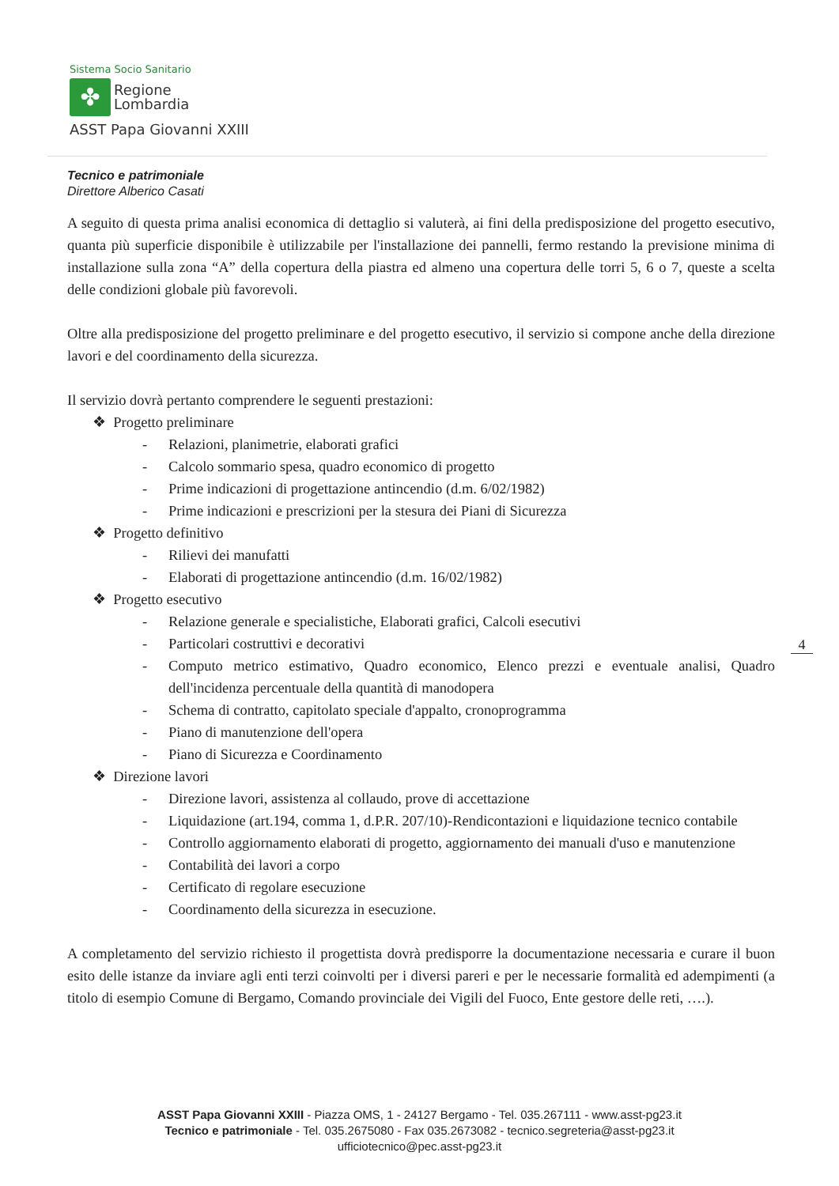Sistema Socio Sanitario
✤
Regione
Lombardia
ASST Papa Giovanni XXIII
Tecnico e patrimoniale
Direttore Alberico Casati
A seguito di questa prima analisi economica di dettaglio si valuterà, ai fini della predisposizione del progetto esecutivo, quanta più superficie disponibile è utilizzabile per l'installazione dei pannelli, fermo restando la previsione minima di installazione sulla zona “A” della copertura della piastra ed almeno una copertura delle torri 5, 6 o 7, queste a scelta delle condizioni globale più favorevoli.
Oltre alla predisposizione del progetto preliminare e del progetto esecutivo, il servizio si compone anche della direzione lavori e del coordinamento della sicurezza.
Il servizio dovrà pertanto comprendere le seguenti prestazioni:
❖ Progetto preliminare
- Relazioni, planimetrie, elaborati grafici
- Calcolo sommario spesa, quadro economico di progetto
- Prime indicazioni di progettazione antincendio (d.m. 6/02/1982)
- Prime indicazioni e prescrizioni per la stesura dei Piani di Sicurezza
❖ Progetto definitivo
- Rilievi dei manufatti
- Elaborati di progettazione antincendio (d.m. 16/02/1982)
❖ Progetto esecutivo
- Relazione generale e specialistiche, Elaborati grafici, Calcoli esecutivi
- Particolari costruttivi e decorativi
- Computo metrico estimativo, Quadro economico, Elenco prezzi e eventuale analisi, Quadro dell'incidenza percentuale della quantità di manodopera
- Schema di contratto, capitolato speciale d'appalto, cronoprogramma
- Piano di manutenzione dell'opera
- Piano di Sicurezza e Coordinamento
❖ Direzione lavori
- Direzione lavori, assistenza al collaudo, prove di accettazione
- Liquidazione (art.194, comma 1, d.P.R. 207/10)-Rendicontazioni e liquidazione tecnico contabile
- Controllo aggiornamento elaborati di progetto, aggiornamento dei manuali d'uso e manutenzione
- Contabilità dei lavori a corpo
- Certificato di regolare esecuzione
- Coordinamento della sicurezza in esecuzione.
A completamento del servizio richiesto il progettista dovrà predisporre la documentazione necessaria e curare il buon esito delle istanze da inviare agli enti terzi coinvolti per i diversi pareri e per le necessarie formalità ed adempimenti (a titolo di esempio Comune di Bergamo, Comando provinciale dei Vigili del Fuoco, Ente gestore delle reti, ….).
4
ASST Papa Giovanni XXIII - Piazza OMS, 1 - 24127 Bergamo - Tel. 035.267111 - www.asst-pg23.it
Tecnico e patrimoniale - Tel. 035.2675080 - Fax 035.2673082 - tecnico.segreteria@asst-pg23.it
ufficiotecnico@pec.asst-pg23.it